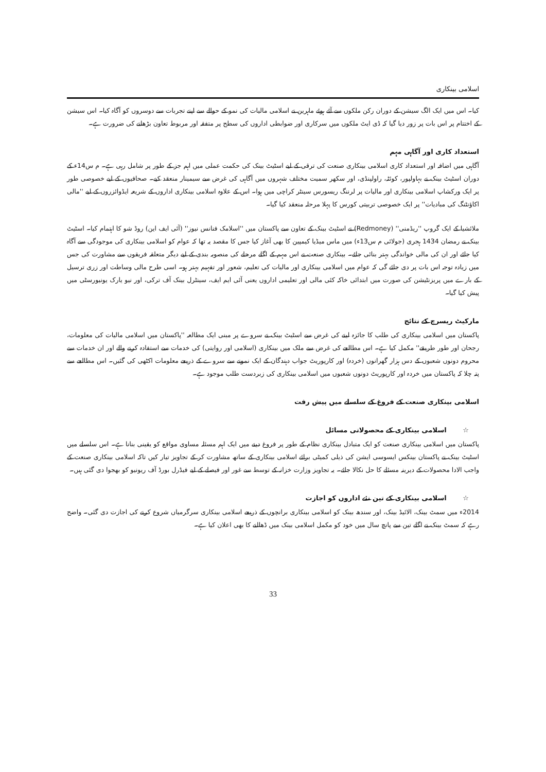اسلامی بینکاری
کیا۔ اس میں ایک الگ سیشن کے دوران رکن ملکوں سے آئے ہوئے ماہرین نے اسلامی مالیات کی نمو کے حوالے سے اپنے تجربات سے دوسروں کو آگاہ کیا۔ اس سیشن کے اختتام پر اس بات پر زور دیا گیا کہ ڈی ایٹ ملکوں میں سرکاری اور ضوابطی اداروں کی سطح پر متفقہ اور مربوط تعاون بڑھانے کی ضرورت ہے۔
استعداد کاری اور آگاہی مہم
آگاہی میں اضافہ اور استعداد کاری اسلامی بینکاری صنعت کی ترقی کے لیے اسٹیٹ بینک کی حکمت عملی میں اہم جز کے طور پر شامل رہی ہے۔ م س14ء کے دوران اسٹیٹ بینک نے بہاولپور، کوئٹہ، راولپنڈی، اور سکھر سمیت مختلف شہروں میں آگاہی کی غرض سے سیمینار منعقد کیے۔ صحافیوں کے لیے خصوصی طور پر ایک ورکشاپ اسلامی بینکاری اور مالیات پر لرننگ ریسورس سینٹر کراچی میں ہوا۔ اس کے علاوہ اسلامی بینکاری اداروں کے شریعہ ایڈوائزروں کے لیے ''مالی اکاؤنٹنگ کی مبادیات'' پر ایک خصوصی تربیتی کورس کا پہلا مرحلہ منعقد کیا گیا۔
ملائشیا کے ایک گروپ ''ریڈمنی'' (Redmoney) نے اسٹیٹ بینک کے تعاون سے پاکستان میں ''اسلامک فنانس نیوز'' (آئی ایف این) روڈ شو کا اہتمام کیا۔ اسٹیٹ بینک نے رمضان 1434 ہجری (جولائی م س13ء) میں ماس میڈیا کیمپین کا بھی آغاز کیا جس کا مقصد یہ تھا کہ عوام کو اسلامی بینکاری کی موجودگی سے آگاہ کیا جائے اور ان کی مالی خواندگی بہتر بنائی جائے۔ بینکاری صنعت نے اس مہم کے اگلے مرحلے کی منصوبہ بندی کے لیے دیگر متعلقہ فریقوں سے مشاورت کی جس میں زیادہ توجہ اس بات پر دی جائے گی کہ عوام میں اسلامی بینکاری اور مالیات کی تعلیم، شعور اور تفہیم بہتر ہو۔ اسی طرح مالی وساطت اور زری ترسیل کے بارے میں پریزنٹیشن کی صورت میں ابتدائی خاکہ کئی مالی اور تعلیمی اداروں یعنی آئی ایم ایف، سینٹرل بینک آف ترکی، اور نیو یارک یونیورسٹی میں پیش کیا گیا۔
مارکیٹ ریسرچ کے نتائج
پاکستان میں اسلامی بینکاری کی طلب کا جائزہ لینے کی غرض سے اسٹیٹ بینک نے سروے پر مبنی ایک مطالعہ ''پاکستان میں اسلامی مالیات کی معلومات، رجحان اور طور طریقے'' مکمل کیا ہے۔ اس مطالعے کی غرض سے ملک میں بینکاری (اسلامی اور روایتی) کی خدمات سے استفادہ کرنے والے اور ان خدمات سے محروم دونوں شعبوں کے دس ہزار گھرانوں (خردہ) اور کارپوریٹ جواب دہندگان کے ایک نمونے سے سروے کے ذریعے معلومات اکٹھی کی گئیں۔ اس مطالعے سے پتہ چلا کہ پاکستان میں خردہ اور کارپوریٹ دونوں شعبوں میں اسلامی بینکاری کی زبردست طلب موجود ہے۔
اسلامی بینکاری صنعت کے فروغ کے سلسلے میں پیش رفت
☆ اسلامی بینکاری کے محصولاتی مسائل
پاکستان میں اسلامی بینکاری صنعت کو ایک متبادل بینکاری نظام کے طور پر فروغ دینے میں ایک اہم مسئلہ مساوی مواقع کو یقینی بنانا ہے۔ اس سلسلے میں اسٹیٹ بینک نے پاکستان بینکس ایسوسی ایشن کی ذیلی کمیٹی برائے اسلامی بینکاری کے ساتھ مشاورت کر کے تجاویز تیار کیں تاکہ اسلامی بینکاری صنعت کے واجب الادا محصولات کے دیرینہ مسئلے کا حل نکالا جائے۔ یہ تجاویز وزارت خزانہ کے توسط سے غور اور فیصلے کے لیے فیڈرل بورڈ آف ریونیو کو بھجوا دی گئی ہیں۔
☆ اسلامی بینکاری کے تین نئے اداروں کو اجازت
2014ء میں سمٹ بینک، الائیڈ بینک، اور سندھ بینک کو اسلامی بینکاری برانچوں کے ذریعے اسلامی بینکاری سرگرمیاں شروع کرنے کی اجازت دی گئی۔ واضح رہے کہ سمٹ بینک نے اگلے تین سے پانچ سال میں خود کو مکمل اسلامی بینک میں ڈھالنے کا بھی اعلان کیا ہے۔
33